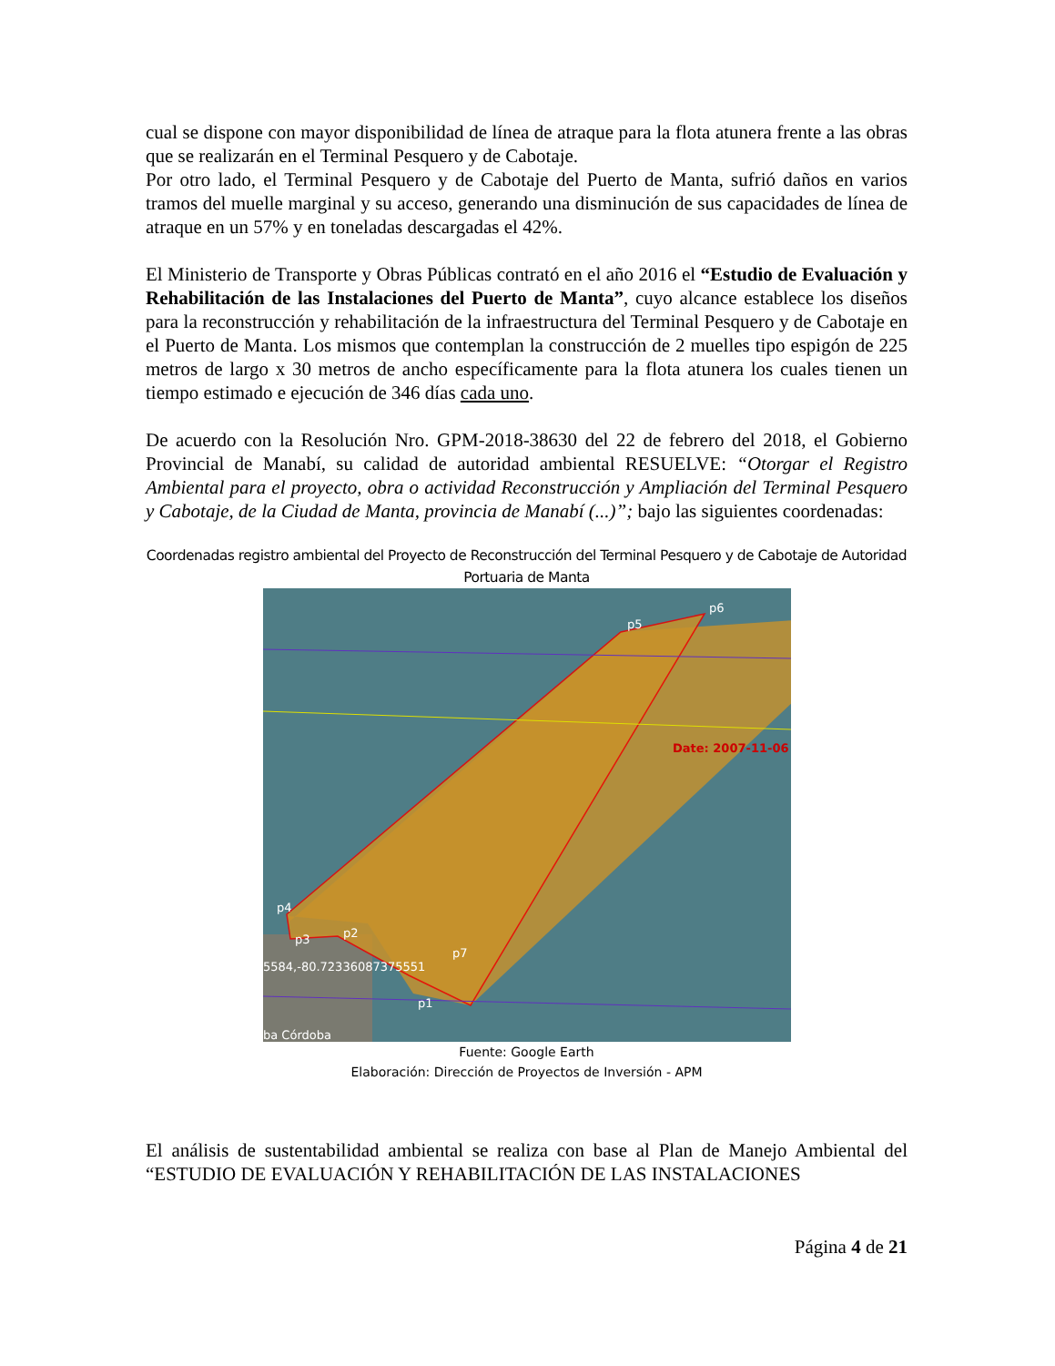cual se dispone con mayor disponibilidad de línea de atraque para la flota atunera frente a las obras que se realizarán en el Terminal Pesquero y de Cabotaje.
Por otro lado, el Terminal Pesquero y de Cabotaje del Puerto de Manta, sufrió daños en varios tramos del muelle marginal y su acceso, generando una disminución de sus capacidades de línea de atraque en un 57% y en toneladas descargadas el 42%.
El Ministerio de Transporte y Obras Públicas contrató en el año 2016 el “Estudio de Evaluación y Rehabilitación de las Instalaciones del Puerto de Manta”, cuyo alcance establece los diseños para la reconstrucción y rehabilitación de la infraestructura del Terminal Pesquero y de Cabotaje en el Puerto de Manta. Los mismos que contemplan la construcción de 2 muelles tipo espigón de 225 metros de largo x 30 metros de ancho específicamente para la flota atunera los cuales tienen un tiempo estimado e ejecución de 346 días cada uno.
De acuerdo con la Resolución Nro. GPM-2018-38630 del 22 de febrero del 2018, el Gobierno Provincial de Manabí, su calidad de autoridad ambiental RESUELVE: “Otorgar el Registro Ambiental para el proyecto, obra o actividad Reconstrucción y Ampliación del Terminal Pesquero y Cabotaje, de la Ciudad de Manta, provincia de Manabí (...)”; bajo las siguientes coordenadas:
Coordenadas registro ambiental del Proyecto de Reconstrucción del Terminal Pesquero y de Cabotaje de Autoridad Portuaria de Manta
p5
p6
p4
p3
p2
p7
p1
5584,-80.72336087375551
ba Córdoba
Date: 2007-11-06
Fuente: Google Earth
Elaboración: Dirección de Proyectos de Inversión - APM
El análisis de sustentabilidad ambiental se realiza con base al Plan de Manejo Ambiental del “ESTUDIO DE EVALUACIÓN Y REHABILITACIÓN DE LAS INSTALACIONES
Página 4 de 21